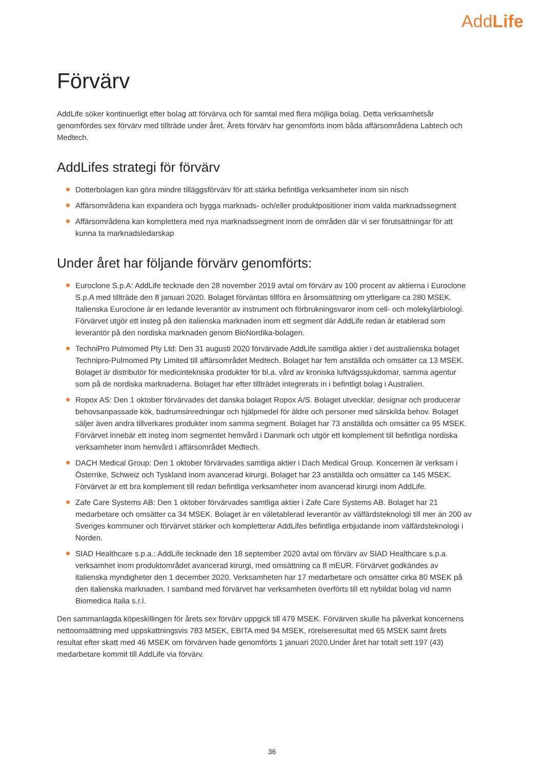AddLife
Förvärv
AddLife söker kontinuerligt efter bolag att förvärva och för samtal med flera möjliga bolag. Detta verksamhetsår genomfördes sex förvärv med tillträde under året. Årets förvärv har genomförts inom båda affärsområdena Labtech och Medtech.
AddLifes strategi för förvärv
Dotterbolagen kan göra mindre tilläggsförvärv för att stärka befintliga verksamheter inom sin nisch
Affärsområdena kan expandera och bygga marknads- och/eller produktpositioner inom valda marknadssegment
Affärsområdena kan komplettera med nya marknadssegment inom de områden där vi ser förutsättningar för att kunna ta marknadsledarskap
Under året har följande förvärv genomförts:
Euroclone S.p.A: AddLife tecknade den 28 november 2019 avtal om förvärv av 100 procent av aktierna i Euroclone S.p.A med tillträde den 8 januari 2020. Bolaget förväntas tillföra en årsomsättning om ytterligare ca 280 MSEK. Italienska Euroclone är en ledande leverantör av instrument och förbrukningsvaror inom cell- och molekylärbiologi. Förvärvet utgör ett insteg på den italienska marknaden inom ett segment där AddLife redan är etablerad som leverantör på den nordiska marknaden genom BioNordika-bolagen.
TechniPro Pulmomed Pty Ltd: Den 31 augusti 2020 förvärvade AddLife samtliga aktier i det australienska bolaget Technipro-Pulmomed Pty Limited till affärsområdet Medtech. Bolaget har fem anställda och omsätter ca 13 MSEK. Bolaget är distributör för medicintekniska produkter för bl.a. vård av kroniska luftvägssjukdomar, samma agentur som på de nordiska marknaderna. Bolaget har efter tillträdet integrerats in i befintligt bolag i Australien.
Ropox AS: Den 1 oktober förvärvades det danska bolaget Ropox A/S. Bolaget utvecklar, designar och producerar behovsanpassade kök, badrumsinredningar och hjälpmedel för äldre och personer med särskilda behov. Bolaget säljer även andra tillverkares produkter inom samma segment. Bolaget har 73 anställda och omsätter ca 95 MSEK. Förvärvet innebär ett insteg inom segmentet hemvård i Danmark och utgör ett komplement till befintliga nordiska verksamheter inom hemvård i affärsområdet Medtech.
DACH Medical Group: Den 1 oktober förvärvades samtliga aktier i Dach Medical Group. Koncernen är verksam i Österrike, Schweiz och Tyskland inom avancerad kirurgi. Bolaget har 23 anställda och omsätter ca 145 MSEK. Förvärvet är ett bra komplement till redan befintliga verksamheter inom avancerad kirurgi inom AddLife.
Zafe Care Systems AB: Den 1 oktober förvärvades samtliga aktier i Zafe Care Systems AB. Bolaget har 21 medarbetare och omsätter ca 34 MSEK. Bolaget är en väletablerad leverantör av välfärdsteknologi till mer än 200 av Sveriges kommuner och förvärvet stärker och kompletterar AddLifes befintliga erbjudande inom välfärdsteknologi i Norden.
SIAD Healthcare s.p.a.: AddLife tecknade den 18 september 2020 avtal om förvärv av SIAD Healthcare s.p.a. verksamhet inom produktområdet avancerad kirurgi, med omsättning ca 8 mEUR. Förvärvet godkändes av italienska myndigheter den 1 december 2020. Verksamheten har 17 medarbetare och omsätter cirka 80 MSEK på den italienska marknaden. I samband med förvärvet har verksamheten överförts till ett nybildat bolag vid namn Biomedica Italia s.r.l.
Den sammanlagda köpeskillingen för årets sex förvärv uppgick till 479 MSEK. Förvärven skulle ha påverkat koncernens nettoomsättning med uppskattningsvis 783 MSEK, EBITA med 94 MSEK, rörelseresultat med 65 MSEK samt årets resultat efter skatt med 46 MSEK om förvärven hade genomförts 1 januari 2020.Under året har totalt sett 197 (43) medarbetare kommit till AddLife via förvärv.
36